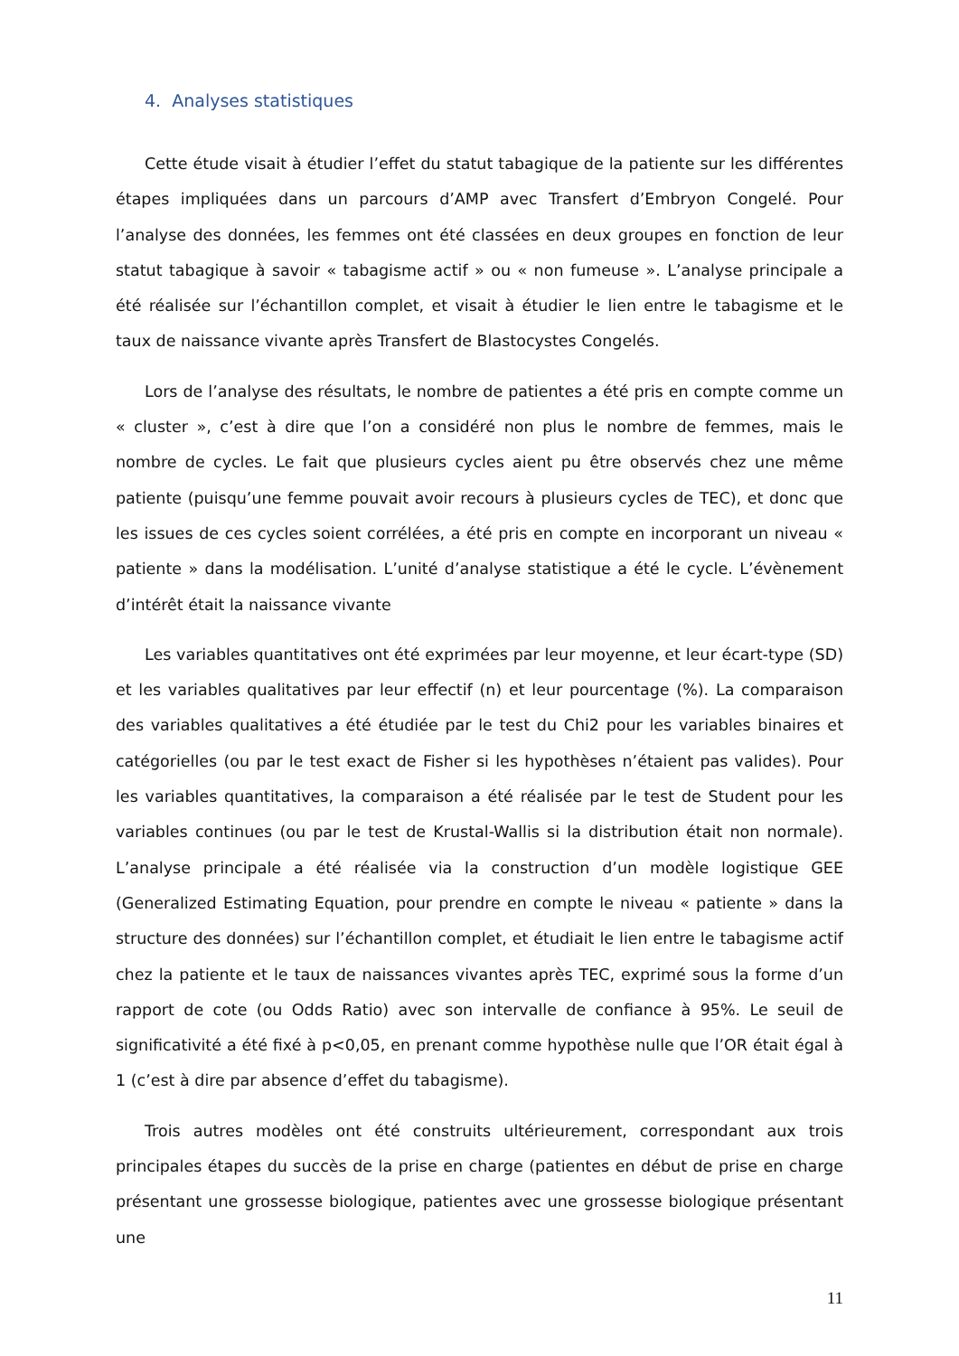4. Analyses statistiques
Cette étude visait à étudier l’effet du statut tabagique de la patiente sur les différentes étapes impliquées dans un parcours d’AMP avec Transfert d’Embryon Congelé. Pour l’analyse des données, les femmes ont été classées en deux groupes en fonction de leur statut tabagique à savoir « tabagisme actif » ou « non fumeuse ». L’analyse principale a été réalisée sur l’échantillon complet, et visait à étudier le lien entre le tabagisme et le taux de naissance vivante après Transfert de Blastocystes Congelés.
Lors de l’analyse des résultats, le nombre de patientes a été pris en compte comme un « cluster », c’est à dire que l’on a considéré non plus le nombre de femmes, mais le nombre de cycles. Le fait que plusieurs cycles aient pu être observés chez une même patiente (puisqu’une femme pouvait avoir recours à plusieurs cycles de TEC), et donc que les issues de ces cycles soient corrélées, a été pris en compte en incorporant un niveau « patiente » dans la modélisation. L’unité d’analyse statistique a été le cycle. L’évènement d’intérêt était la naissance vivante
Les variables quantitatives ont été exprimées par leur moyenne, et leur écart-type (SD) et les variables qualitatives par leur effectif (n) et leur pourcentage (%). La comparaison des variables qualitatives a été étudiée par le test du Chi2 pour les variables binaires et catégorielles (ou par le test exact de Fisher si les hypothèses n’étaient pas valides). Pour les variables quantitatives, la comparaison a été réalisée par le test de Student pour les variables continues (ou par le test de Krustal-Wallis si la distribution était non normale). L’analyse principale a été réalisée via la construction d’un modèle logistique GEE (Generalized Estimating Equation, pour prendre en compte le niveau « patiente » dans la structure des données) sur l’échantillon complet, et étudiait le lien entre le tabagisme actif chez la patiente et le taux de naissances vivantes après TEC, exprimé sous la forme d’un rapport de cote (ou Odds Ratio) avec son intervalle de confiance à 95%. Le seuil de significativité a été fixé à p<0,05, en prenant comme hypothèse nulle que l’OR était égal à 1 (c’est à dire par absence d’effet du tabagisme).
Trois autres modèles ont été construits ultérieurement, correspondant aux trois principales étapes du succès de la prise en charge (patientes en début de prise en charge présentant une grossesse biologique, patientes avec une grossesse biologique présentant une
11